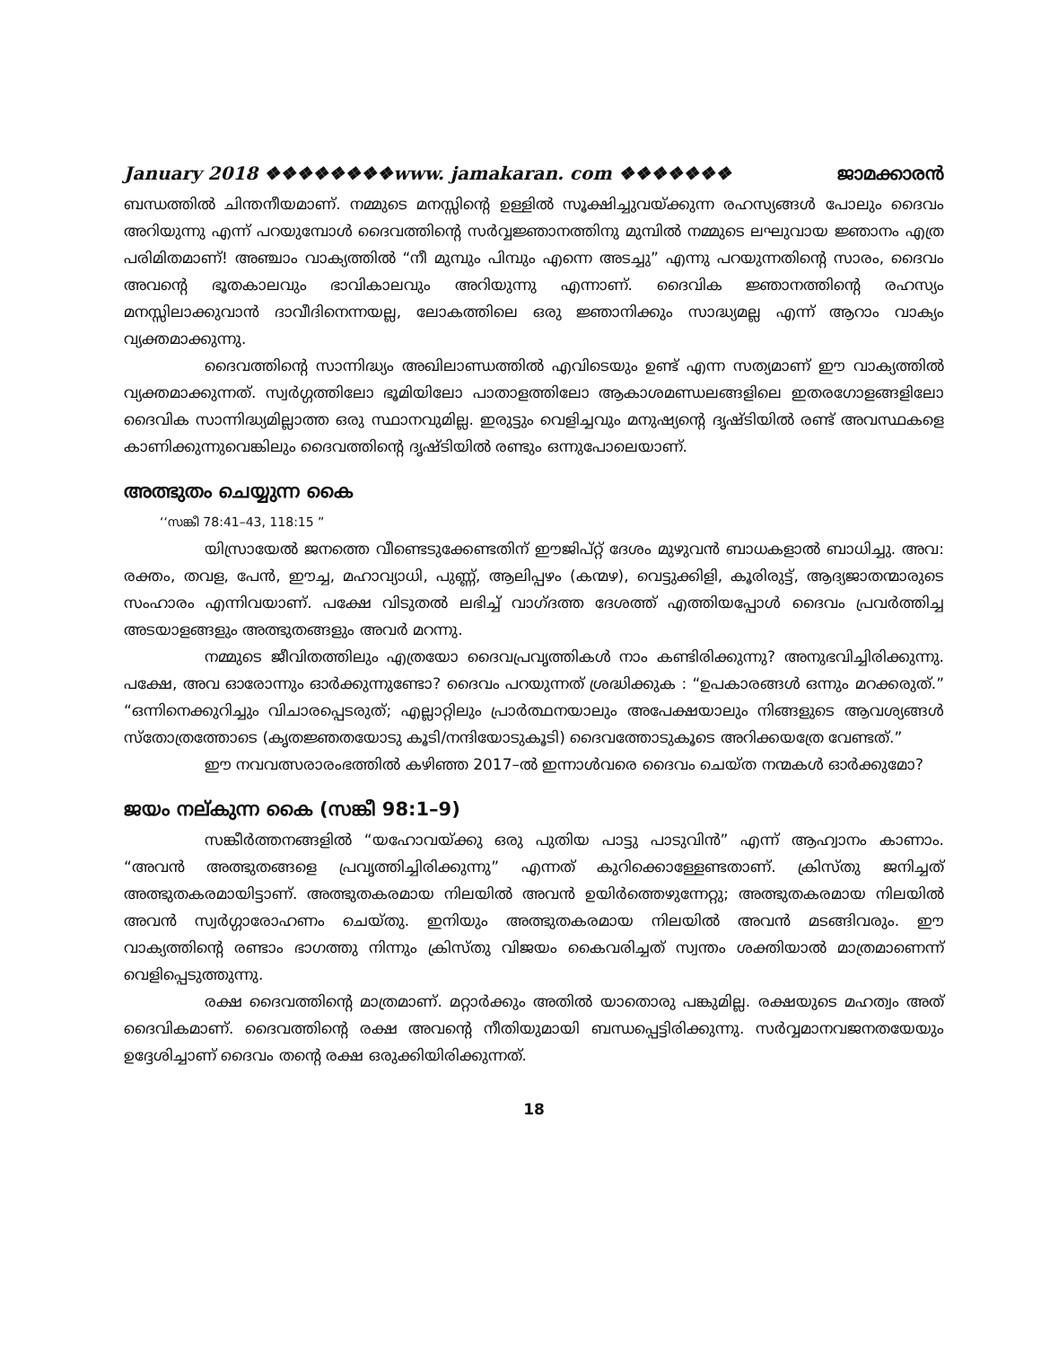January 2018 ❖❖❖❖❖❖❖❖www. jamakaran. com ❖❖❖❖❖❖❖ ജാമക്കാരൻ
ബന്ധത്തിൽ ചിന്തനീയമാണ്. നമ്മുടെ മനസ്സിന്റെ ഉള്ളിൽ സൂക്ഷിച്ചുവയ്ക്കുന്ന രഹസ്യങ്ങൾ പോലും ദൈവം അറിയുന്നു എന്ന് പറയുമ്പോൾ ദൈവത്തിന്റെ സർവ്വജ്ഞാനത്തിനു മുമ്പിൽ നമ്മുടെ ലഘുവായ ജ്ഞാനം എത്ര പരിമിതമാണ്! അഞ്ചാം വാക്യത്തിൽ “നീ മുമ്പും പിമ്പും എന്നെ അടച്ചു” എന്നു പറയുന്നതിന്റെ സാരം, ദൈവം അവന്റെ ഭൂതകാലവും ഭാവികാലവും അറിയുന്നു എന്നാണ്. ദൈവിക ജ്ഞാനത്തിന്റെ രഹസ്യം മനസ്സിലാക്കുവാൻ ദാവീദിനെന്നയല്ല, ലോകത്തിലെ ഒരു ജ്ഞാനിക്കും സാദ്ധ്യമല്ല എന്ന് ആറാം വാക്യം വ്യക്തമാക്കുന്നു.
ദൈവത്തിന്റെ സാന്നിദ്ധ്യം അഖിലാണ്ഡത്തിൽ എവിടെയും ഉണ്ട് എന്ന സത്യമാണ് ഈ വാക്യത്തിൽ വ്യക്തമാക്കുന്നത്. സ്വർഗ്ഗത്തിലോ ഭൂമിയിലോ പാതാളത്തിലോ ആകാശമണ്ഡലങ്ങളിലെ ഇതരഗോളങ്ങളിലോ ദൈവിക സാന്നിദ്ധ്യമില്ലാത്ത ഒരു സ്ഥാനവുമില്ല. ഇരുട്ടും വെളിച്ചവും മനുഷ്യന്റെ ദൃഷ്ടിയിൽ രണ്ട് അവസ്ഥകളെ കാണിക്കുന്നുവെങ്കിലും ദൈവത്തിന്റെ ദൃഷ്ടിയിൽ രണ്ടും ഒന്നുപോലെയാണ്.
അത്ഭുതം ചെയ്യുന്ന കൈ
‘‘സങ്കീ 78:41–43, 118:15 ”
യിസ്രായേൽ ജനത്തെ വീണ്ടെടുക്കേണ്ടതിന് ഈജിപ്റ്റ് ദേശം മുഴുവൻ ബാധകളാൽ ബാധിച്ചു. അവ: രക്തം, തവള, പേൻ, ഈച്ച, മഹാവ്യാധി, പുണ്ണ്, ആലിപ്പഴം (കന്മഴ), വെട്ടുക്കിളി, കൂരിരുട്ട്, ആദ്യജാതന്മാരുടെ സംഹാരം എന്നിവയാണ്. പക്ഷേ വിടുതൽ ലഭിച്ച് വാഗ്ദത്ത ദേശത്ത് എത്തിയപ്പോൾ ദൈവം പ്രവർത്തിച്ച അടയാളങ്ങളും അത്ഭുതങ്ങളും അവർ മറന്നു.
നമ്മുടെ ജീവിതത്തിലും എത്രയോ ദൈവപ്രവൃത്തികൾ നാം കണ്ടിരിക്കുന്നു? അനുഭവിച്ചിരിക്കുന്നു. പക്ഷേ, അവ ഓരോന്നും ഓർക്കുന്നുണ്ടോ? ദൈവം പറയുന്നത് ശ്രദ്ധിക്കുക : “ഉപകാരങ്ങൾ ഒന്നും മറക്കരുത്.” “ഒന്നിനെക്കുറിച്ചും വിചാരപ്പെടരുത്; എല്ലാറ്റിലും പ്രാർത്ഥനയാലും അപേക്ഷയാലും നിങ്ങളുടെ ആവശ്യങ്ങൾ സ്തോത്രത്തോടെ (കൃതജ്ഞതയോടു കൂടി/നന്ദിയോടുകൂടി) ദൈവത്തോടുകൂടെ അറിക്കയത്രേ വേണ്ടത്.”
ഈ നവവത്സരാരംഭത്തിൽ കഴിഞ്ഞ 2017–ൽ ഇന്നാൾവരെ ദൈവം ചെയ്ത നന്മകൾ ഓർക്കുമോ?
ജയം നല്കുന്ന കൈ (സങ്കീ 98:1–9)
സങ്കീർത്തനങ്ങളിൽ “യഹോവയ്ക്കു ഒരു പുതിയ പാട്ടു പാടുവിൻ” എന്ന് ആഹ്വാനം കാണാം. “അവൻ അത്ഭുതങ്ങളെ പ്രവൃത്തിച്ചിരിക്കുന്നു” എന്നത് കുറിക്കൊള്ളേണ്ടതാണ്. ക്രിസ്തു ജനിച്ചത് അത്ഭുതകരമായിട്ടാണ്. അത്ഭുതകരമായ നിലയിൽ അവൻ ഉയിർത്തെഴുന്നേറ്റു; അത്ഭുതകരമായ നിലയിൽ അവൻ സ്വർഗ്ഗാരോഹണം ചെയ്തു. ഇനിയും അത്ഭുതകരമായ നിലയിൽ അവൻ മടങ്ങിവരും. ഈ വാക്യത്തിന്റെ രണ്ടാം ഭാഗത്തു നിന്നും ക്രിസ്തു വിജയം കൈവരിച്ചത് സ്വന്തം ശക്തിയാൽ മാത്രമാണെന്ന് വെളിപ്പെടുത്തുന്നു.
രക്ഷ ദൈവത്തിന്റെ മാത്രമാണ്. മറ്റാർക്കും അതിൽ യാതൊരു പങ്കുമില്ല. രക്ഷയുടെ മഹത്വം അത് ദൈവികമാണ്. ദൈവത്തിന്റെ രക്ഷ അവന്റെ നീതിയുമായി ബന്ധപ്പെട്ടിരിക്കുന്നു. സർവ്വമാനവജനതയേയും ഉദ്ദേശിച്ചാണ് ദൈവം തന്റെ രക്ഷ ഒരുക്കിയിരിക്കുന്നത്.
18